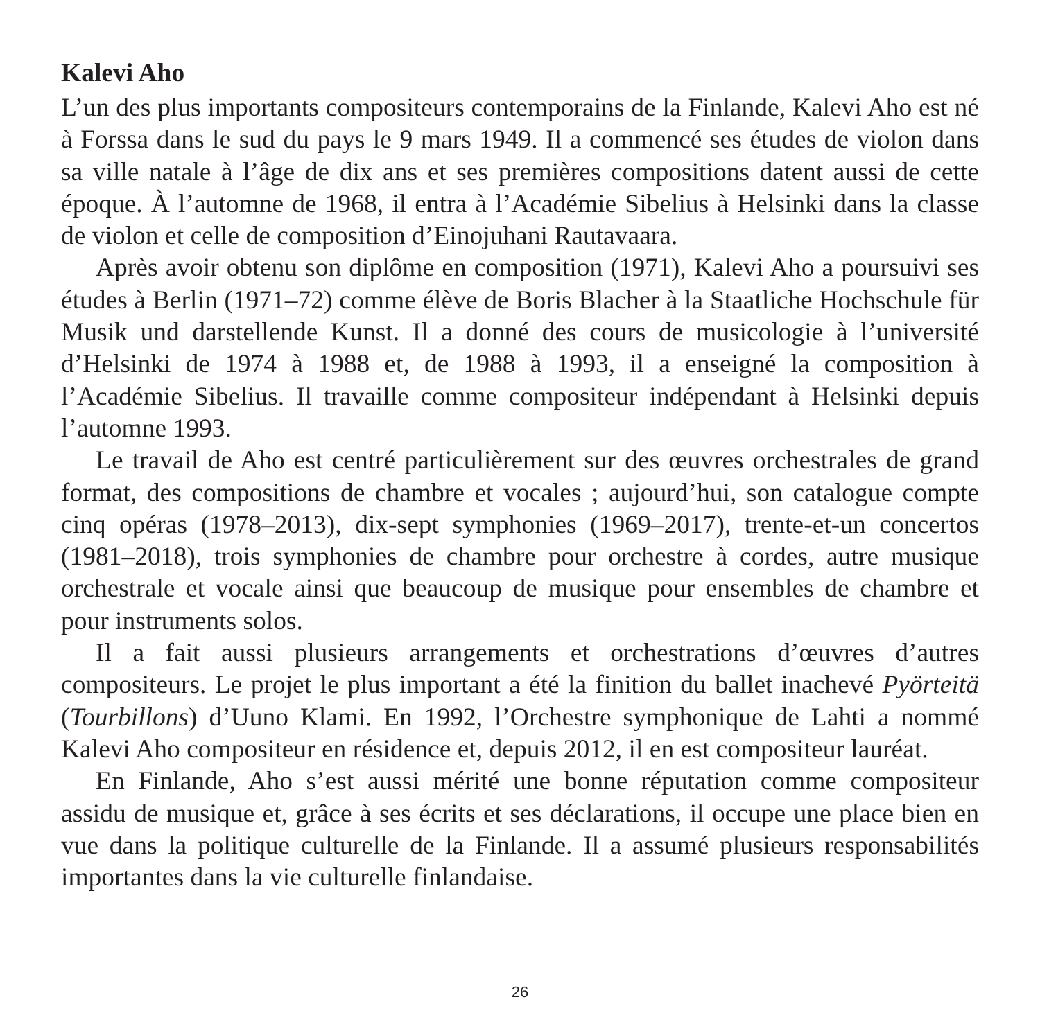Kalevi Aho
L’un des plus importants compositeurs contemporains de la Finlande, Kalevi Aho est né à Forssa dans le sud du pays le 9 mars 1949. Il a commencé ses études de violon dans sa ville natale à l’âge de dix ans et ses premières compositions datent aussi de cette époque. À l’automne de 1968, il entra à l’Académie Sibelius à Helsinki dans la classe de violon et celle de composition d’Einojuhani Rautavaara.
Après avoir obtenu son diplôme en composition (1971), Kalevi Aho a poursuivi ses études à Berlin (1971–72) comme élève de Boris Blacher à la Staatliche Hochschule für Musik und darstellende Kunst. Il a donné des cours de musicologie à l’université d’Helsinki de 1974 à 1988 et, de 1988 à 1993, il a enseigné la composition à l’Académie Sibelius. Il travaille comme compositeur indépendant à Helsinki depuis l’automne 1993.
Le travail de Aho est centré particulièrement sur des œuvres orchestrales de grand format, des compositions de chambre et vocales ; aujourd’hui, son catalogue compte cinq opéras (1978–2013), dix-sept symphonies (1969–2017), trente-et-un concertos (1981–2018), trois symphonies de chambre pour orchestre à cordes, autre musique orchestrale et vocale ainsi que beaucoup de musique pour ensembles de chambre et pour instruments solos.
Il a fait aussi plusieurs arrangements et orchestrations d’œuvres d’autres compositeurs. Le projet le plus important a été la finition du ballet inachevé Pyörteitä (Tourbillons) d’Uuno Klami. En 1992, l’Orchestre symphonique de Lahti a nommé Kalevi Aho compositeur en résidence et, depuis 2012, il en est compositeur lauréat.
En Finlande, Aho s’est aussi mérité une bonne réputation comme compositeur assidu de musique et, grâce à ses écrits et ses déclarations, il occupe une place bien en vue dans la politique culturelle de la Finlande. Il a assumé plusieurs responsabilités importantes dans la vie culturelle finlandaise.
26